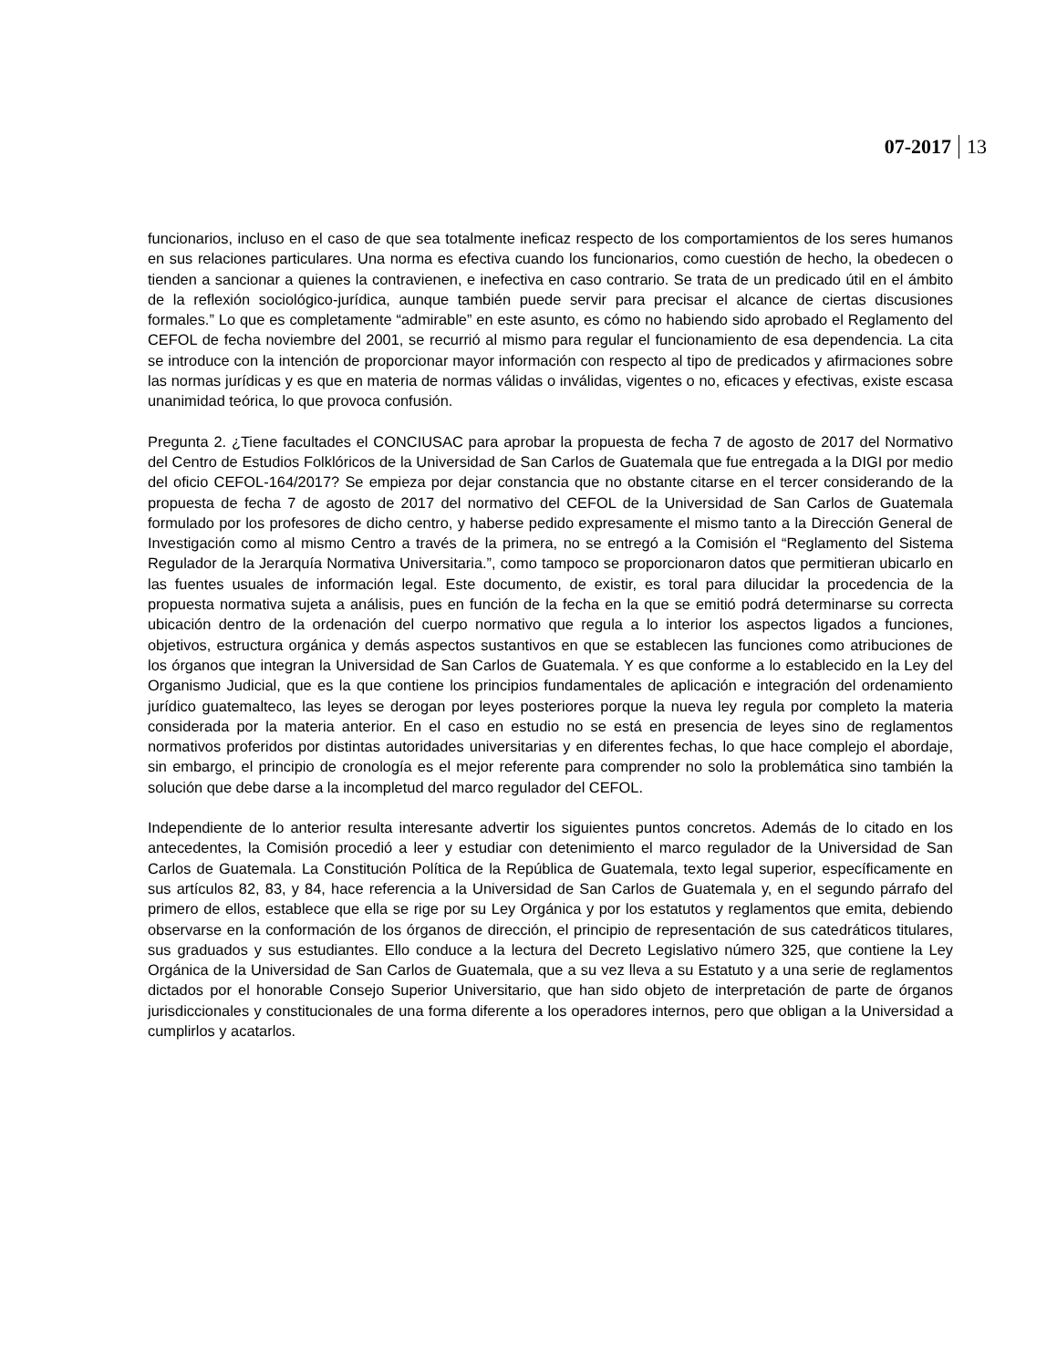07-2017 13
funcionarios, incluso en el caso de que sea totalmente ineficaz respecto de los comportamientos de los seres humanos en sus relaciones particulares. Una norma es efectiva cuando los funcionarios, como cuestión de hecho, la obedecen o tienden a sancionar a quienes la contravienen, e inefectiva en caso contrario. Se trata de un predicado útil en el ámbito de la reflexión sociológico-jurídica, aunque también puede servir para precisar el alcance de ciertas discusiones formales.” Lo que es completamente “admirable” en este asunto, es cómo no habiendo sido aprobado el Reglamento del CEFOL de fecha noviembre del 2001, se recurrió al mismo para regular el funcionamiento de esa dependencia. La cita se introduce con la intención de proporcionar mayor información con respecto al tipo de predicados y afirmaciones sobre las normas jurídicas y es que en materia de normas válidas o inválidas, vigentes o no, eficaces y efectivas, existe escasa unanimidad teórica, lo que provoca confusión.
Pregunta 2. ¿Tiene facultades el CONCIUSAC para aprobar la propuesta de fecha 7 de agosto de 2017 del Normativo del Centro de Estudios Folklóricos de la Universidad de San Carlos de Guatemala que fue entregada a la DIGI por medio del oficio CEFOL-164/2017? Se empieza por dejar constancia que no obstante citarse en el tercer considerando de la propuesta de fecha 7 de agosto de 2017 del normativo del CEFOL de la Universidad de San Carlos de Guatemala formulado por los profesores de dicho centro, y haberse pedido expresamente el mismo tanto a la Dirección General de Investigación como al mismo Centro a través de la primera, no se entregó a la Comisión el “Reglamento del Sistema Regulador de la Jerarquía Normativa Universitaria.”, como tampoco se proporcionaron datos que permitieran ubicarlo en las fuentes usuales de información legal. Este documento, de existir, es toral para dilucidar la procedencia de la propuesta normativa sujeta a análisis, pues en función de la fecha en la que se emitió podrá determinarse su correcta ubicación dentro de la ordenación del cuerpo normativo que regula a lo interior los aspectos ligados a funciones, objetivos, estructura orgánica y demás aspectos sustantivos en que se establecen las funciones como atribuciones de los órganos que integran la Universidad de San Carlos de Guatemala. Y es que conforme a lo establecido en la Ley del Organismo Judicial, que es la que contiene los principios fundamentales de aplicación e integración del ordenamiento jurídico guatemalteco, las leyes se derogan por leyes posteriores porque la nueva ley regula por completo la materia considerada por la materia anterior. En el caso en estudio no se está en presencia de leyes sino de reglamentos normativos proferidos por distintas autoridades universitarias y en diferentes fechas, lo que hace complejo el abordaje, sin embargo, el principio de cronología es el mejor referente para comprender no solo la problemática sino también la solución que debe darse a la incompletud del marco regulador del CEFOL.
Independiente de lo anterior resulta interesante advertir los siguientes puntos concretos. Además de lo citado en los antecedentes, la Comisión procedió a leer y estudiar con detenimiento el marco regulador de la Universidad de San Carlos de Guatemala. La Constitución Política de la República de Guatemala, texto legal superior, específicamente en sus artículos 82, 83, y 84, hace referencia a la Universidad de San Carlos de Guatemala y, en el segundo párrafo del primero de ellos, establece que ella se rige por su Ley Orgánica y por los estatutos y reglamentos que emita, debiendo observarse en la conformación de los órganos de dirección, el principio de representación de sus catedráticos titulares, sus graduados y sus estudiantes. Ello conduce a la lectura del Decreto Legislativo número 325, que contiene la Ley Orgánica de la Universidad de San Carlos de Guatemala, que a su vez lleva a su Estatuto y a una serie de reglamentos dictados por el honorable Consejo Superior Universitario, que han sido objeto de interpretación de parte de órganos jurisdiccionales y constitucionales de una forma diferente a los operadores internos, pero que obligan a la Universidad a cumplirlos y acatarlos.